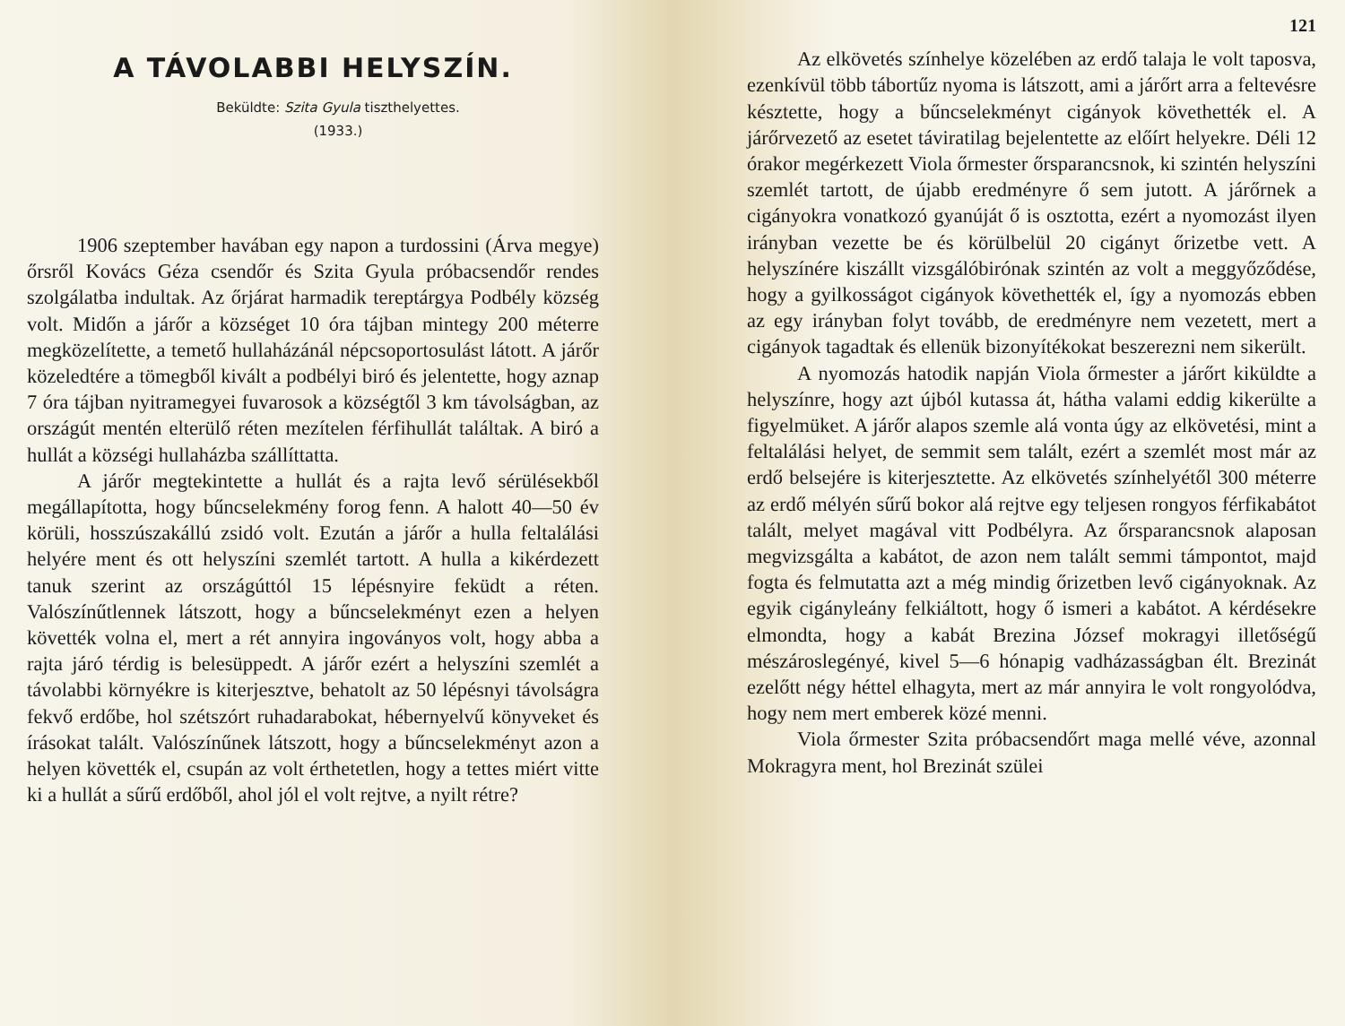A TÁVOLABBI HELYSZÍN.
Beküldte: Szita Gyula tiszthelyettes.
(1933.)
1906 szeptember havában egy napon a turdossini (Árva megye) őrsről Kovács Géza csendőr és Szita Gyula próbacsendőr rendes szolgálatba indultak. Az őrjárat harmadik tereptárgya Podbély község volt. Midőn a járőr a községet 10 óra tájban mintegy 200 méterre megközelítette, a temető hullaházánál népcsoportosulást látott. A járőr közeledtére a tömegből kivált a podbélyi biró és jelentette, hogy aznap 7 óra tájban nyitramegyei fuvarosok a községtől 3 km távolságban, az országút mentén elterülő réten mezítelen férfihullát találtak. A biró a hullát a községi hullaházba szállíttatta.
A járőr megtekintette a hullát és a rajta levő sérülésekből megállapította, hogy bűncselekmény forog fenn. A halott 40—50 év körüli, hosszúszakállú zsidó volt. Ezután a járőr a hulla feltalálási helyére ment és ott helyszíni szemlét tartott. A hulla a kikérdezett tanuk szerint az országúttól 15 lépésnyire feküdt a réten. Valószínűtlennek látszott, hogy a bűncselekményt ezen a helyen követték volna el, mert a rét annyira ingoványos volt, hogy abba a rajta járó térdig is belesüppedt. A járőr ezért a helyszíni szemlét a távolabbi környékre is kiterjesztve, behatolt az 50 lépésnyi távolságra fekvő erdőbe, hol szétszórt ruhadarabokat, hébernyelvű könyveket és írásokat talált. Valószínűnek látszott, hogy a bűncselekményt azon a helyen követték el, csupán az volt érthetetlen, hogy a tettes miért vitte ki a hullát a sűrű erdőből, ahol jól el volt rejtve, a nyilt rétre?
121
Az elkövetés színhelye közelében az erdő talaja le volt taposva, ezenkívül több tábortűz nyoma is látszott, ami a járőrt arra a feltevésre késztette, hogy a bűncselekményt cigányok követhették el. A járőrvezető az esetet táviratilag bejelentette az előírt helyekre. Déli 12 órakor megérkezett Viola őrmester őrsparancsnok, ki szintén helyszíni szemlét tartott, de újabb eredményre ő sem jutott. A járőrnek a cigányokra vonatkozó gyanúját ő is osztotta, ezért a nyomozást ilyen irányban vezette be és körülbelül 20 cigányt őrizetbe vett. A helyszínére kiszállt vizsgálóbirónak szintén az volt a meggyőződése, hogy a gyilkosságot cigányok követhették el, így a nyomozás ebben az egy irányban folyt tovább, de eredményre nem vezetett, mert a cigányok tagadtak és ellenük bizonyítékokat beszerezni nem sikerült.
A nyomozás hatodik napján Viola őrmester a járőrt kiküldte a helyszínre, hogy azt újból kutassa át, hátha valami eddig kikerülte a figyelmüket. A járőr alapos szemle alá vonta úgy az elkövetési, mint a feltalálási helyet, de semmit sem talált, ezért a szemlét most már az erdő belsejére is kiterjesztette. Az elkövetés színhelyétől 300 méterre az erdő mélyén sűrű bokor alá rejtve egy teljesen rongyos férfikabátot talált, melyet magával vitt Podbélyra. Az őrsparancsnok alaposan megvizsgálta a kabátot, de azon nem talált semmi támpontot, majd fogta és felmutatta azt a még mindig őrizetben levő cigányoknak. Az egyik cigányleány felkiáltott, hogy ő ismeri a kabátot. A kérdésekre elmondta, hogy a kabát Brezina József mokragyi illetőségű mészároslegényé, kivel 5—6 hónapig vadházasságban élt. Brezinát ezelőtt négy héttel elhagyta, mert az már annyira le volt rongyolódva, hogy nem mert emberek közé menni.
Viola őrmester Szita próbacsendőrt maga mellé véve, azonnal Mokragyra ment, hol Brezinát szülei